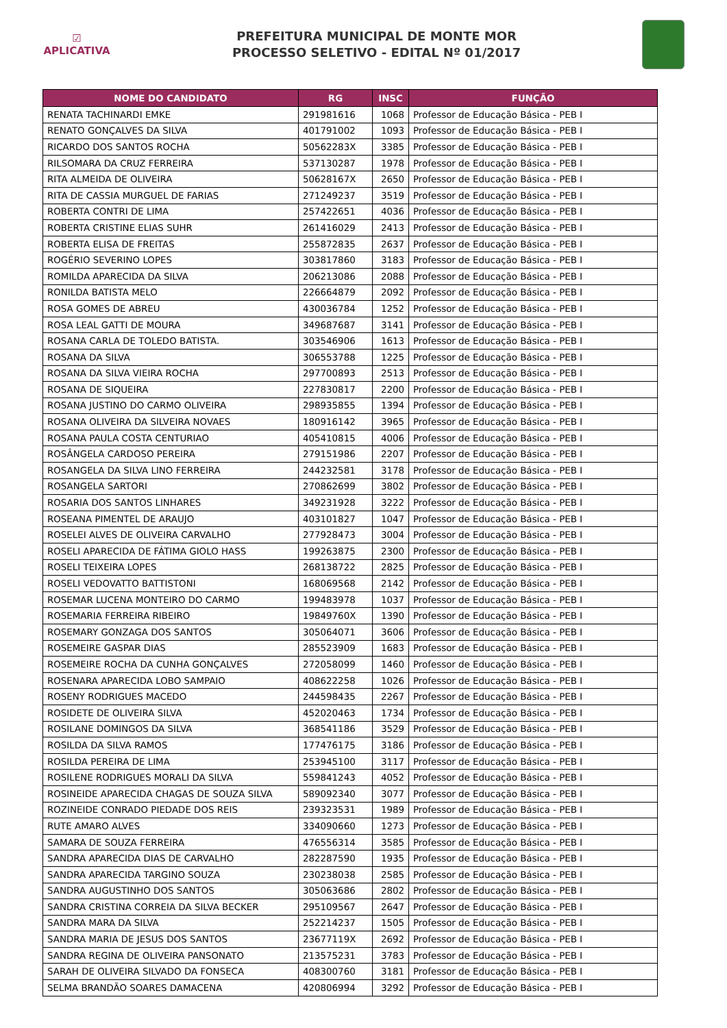☑
APLICATIVA
PREFEITURA MUNICIPAL DE MONTE MOR
PROCESSO SELETIVO - EDITAL Nº 01/2017
| NOME DO CANDIDATO | RG | INSC | FUNÇÃO |
| --- | --- | --- | --- |
| RENATA TACHINARDI EMKE | 291981616 | 1068 | Professor de Educação Básica - PEB I |
| RENATO GONÇALVES DA SILVA | 401791002 | 1093 | Professor de Educação Básica - PEB I |
| RICARDO DOS SANTOS ROCHA | 50562283X | 3385 | Professor de Educação Básica - PEB I |
| RILSOMARA DA CRUZ FERREIRA | 537130287 | 1978 | Professor de Educação Básica - PEB I |
| RITA ALMEIDA DE OLIVEIRA | 50628167X | 2650 | Professor de Educação Básica - PEB I |
| RITA DE CASSIA MURGUEL DE FARIAS | 271249237 | 3519 | Professor de Educação Básica - PEB I |
| ROBERTA CONTRI DE LIMA | 257422651 | 4036 | Professor de Educação Básica - PEB I |
| ROBERTA CRISTINE ELIAS SUHR | 261416029 | 2413 | Professor de Educação Básica - PEB I |
| ROBERTA ELISA DE FREITAS | 255872835 | 2637 | Professor de Educação Básica - PEB I |
| ROGÉRIO SEVERINO LOPES | 303817860 | 3183 | Professor de Educação Básica - PEB I |
| ROMILDA APARECIDA DA SILVA | 206213086 | 2088 | Professor de Educação Básica - PEB I |
| RONILDA BATISTA MELO | 226664879 | 2092 | Professor de Educação Básica - PEB I |
| ROSA GOMES DE ABREU | 430036784 | 1252 | Professor de Educação Básica - PEB I |
| ROSA LEAL GATTI DE MOURA | 349687687 | 3141 | Professor de Educação Básica - PEB I |
| ROSANA CARLA DE TOLEDO BATISTA. | 303546906 | 1613 | Professor de Educação Básica - PEB I |
| ROSANA DA SILVA | 306553788 | 1225 | Professor de Educação Básica - PEB I |
| ROSANA DA SILVA VIEIRA ROCHA | 297700893 | 2513 | Professor de Educação Básica - PEB I |
| ROSANA DE SIQUEIRA | 227830817 | 2200 | Professor de Educação Básica - PEB I |
| ROSANA JUSTINO DO CARMO OLIVEIRA | 298935855 | 1394 | Professor de Educação Básica - PEB I |
| ROSANA OLIVEIRA DA SILVEIRA NOVAES | 180916142 | 3965 | Professor de Educação Básica - PEB I |
| ROSANA PAULA COSTA CENTURIAO | 405410815 | 4006 | Professor de Educação Básica - PEB I |
| ROSÂNGELA CARDOSO PEREIRA | 279151986 | 2207 | Professor de Educação Básica - PEB I |
| ROSANGELA DA SILVA LINO FERREIRA | 244232581 | 3178 | Professor de Educação Básica - PEB I |
| ROSANGELA SARTORI | 270862699 | 3802 | Professor de Educação Básica - PEB I |
| ROSARIA DOS SANTOS LINHARES | 349231928 | 3222 | Professor de Educação Básica - PEB I |
| ROSEANA PIMENTEL DE ARAUJO | 403101827 | 1047 | Professor de Educação Básica - PEB I |
| ROSELEI ALVES DE OLIVEIRA CARVALHO | 277928473 | 3004 | Professor de Educação Básica - PEB I |
| ROSELI APARECIDA DE FÁTIMA GIOLO HASS | 199263875 | 2300 | Professor de Educação Básica - PEB I |
| ROSELI TEIXEIRA LOPES | 268138722 | 2825 | Professor de Educação Básica - PEB I |
| ROSELI VEDOVATTO BATTISTONI | 168069568 | 2142 | Professor de Educação Básica - PEB I |
| ROSEMAR LUCENA MONTEIRO DO CARMO | 199483978 | 1037 | Professor de Educação Básica - PEB I |
| ROSEMARIA FERREIRA RIBEIRO | 19849760X | 1390 | Professor de Educação Básica - PEB I |
| ROSEMARY GONZAGA DOS SANTOS | 305064071 | 3606 | Professor de Educação Básica - PEB I |
| ROSEMEIRE GASPAR DIAS | 285523909 | 1683 | Professor de Educação Básica - PEB I |
| ROSEMEIRE ROCHA DA CUNHA GONÇALVES | 272058099 | 1460 | Professor de Educação Básica - PEB I |
| ROSENARA APARECIDA LOBO SAMPAIO | 408622258 | 1026 | Professor de Educação Básica - PEB I |
| ROSENY RODRIGUES MACEDO | 244598435 | 2267 | Professor de Educação Básica - PEB I |
| ROSIDETE DE OLIVEIRA SILVA | 452020463 | 1734 | Professor de Educação Básica - PEB I |
| ROSILANE DOMINGOS DA SILVA | 368541186 | 3529 | Professor de Educação Básica - PEB I |
| ROSILDA DA SILVA RAMOS | 177476175 | 3186 | Professor de Educação Básica - PEB I |
| ROSILDA PEREIRA DE LIMA | 253945100 | 3117 | Professor de Educação Básica - PEB I |
| ROSILENE RODRIGUES MORALI DA SILVA | 559841243 | 4052 | Professor de Educação Básica - PEB I |
| ROSINEIDE APARECIDA CHAGAS DE SOUZA SILVA | 589092340 | 3077 | Professor de Educação Básica - PEB I |
| ROZINEIDE CONRADO PIEDADE DOS REIS | 239323531 | 1989 | Professor de Educação Básica - PEB I |
| RUTE AMARO ALVES | 334090660 | 1273 | Professor de Educação Básica - PEB I |
| SAMARA DE SOUZA FERREIRA | 476556314 | 3585 | Professor de Educação Básica - PEB I |
| SANDRA APARECIDA DIAS DE CARVALHO | 282287590 | 1935 | Professor de Educação Básica - PEB I |
| SANDRA APARECIDA TARGINO SOUZA | 230238038 | 2585 | Professor de Educação Básica - PEB I |
| SANDRA AUGUSTINHO DOS SANTOS | 305063686 | 2802 | Professor de Educação Básica - PEB I |
| SANDRA CRISTINA CORREIA DA SILVA BECKER | 295109567 | 2647 | Professor de Educação Básica - PEB I |
| SANDRA MARA DA SILVA | 252214237 | 1505 | Professor de Educação Básica - PEB I |
| SANDRA MARIA DE JESUS DOS SANTOS | 23677119X | 2692 | Professor de Educação Básica - PEB I |
| SANDRA REGINA DE OLIVEIRA PANSONATO | 213575231 | 3783 | Professor de Educação Básica - PEB I |
| SARAH DE OLIVEIRA SILVADO DA FONSECA | 408300760 | 3181 | Professor de Educação Básica - PEB I |
| SELMA BRANDÃO SOARES DAMACENA | 420806994 | 3292 | Professor de Educação Básica - PEB I |